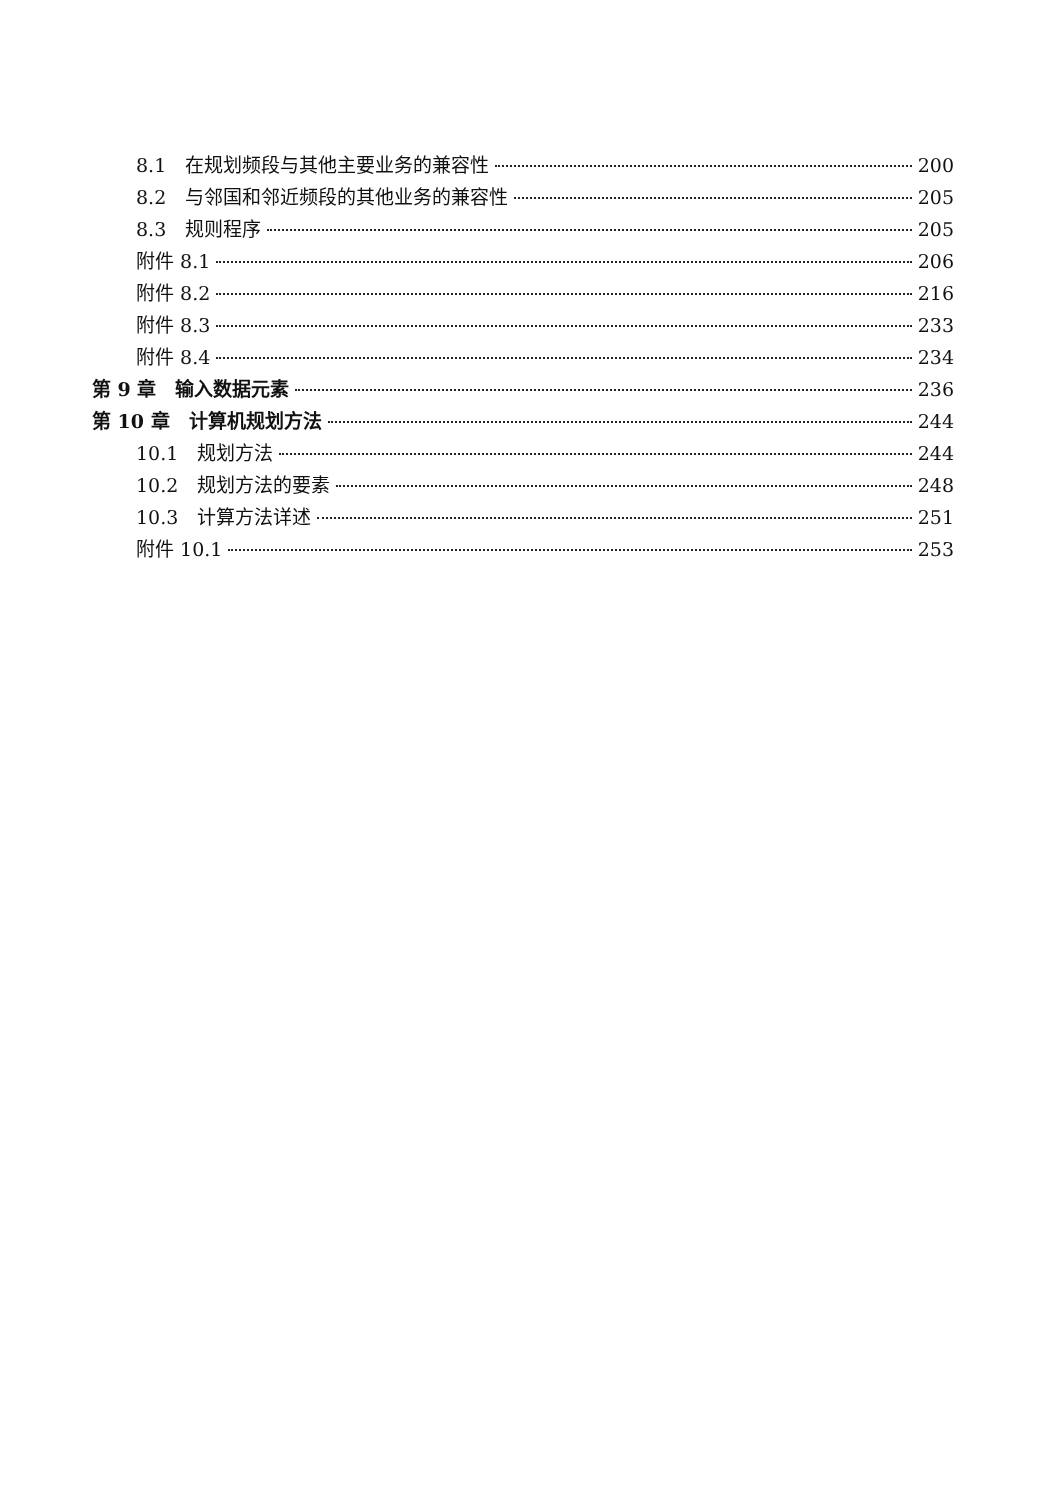8.1　在规划频段与其他主要业务的兼容性 200
8.2　与邻国和邻近频段的其他业务的兼容性 205
8.3　规则程序 205
附件 8.1 206
附件 8.2 216
附件 8.3 233
附件 8.4 234
第 9 章　输入数据元素 236
第 10 章　计算机规划方法 244
10.1　规划方法 244
10.2　规划方法的要素 248
10.3　计算方法详述 251
附件 10.1 253